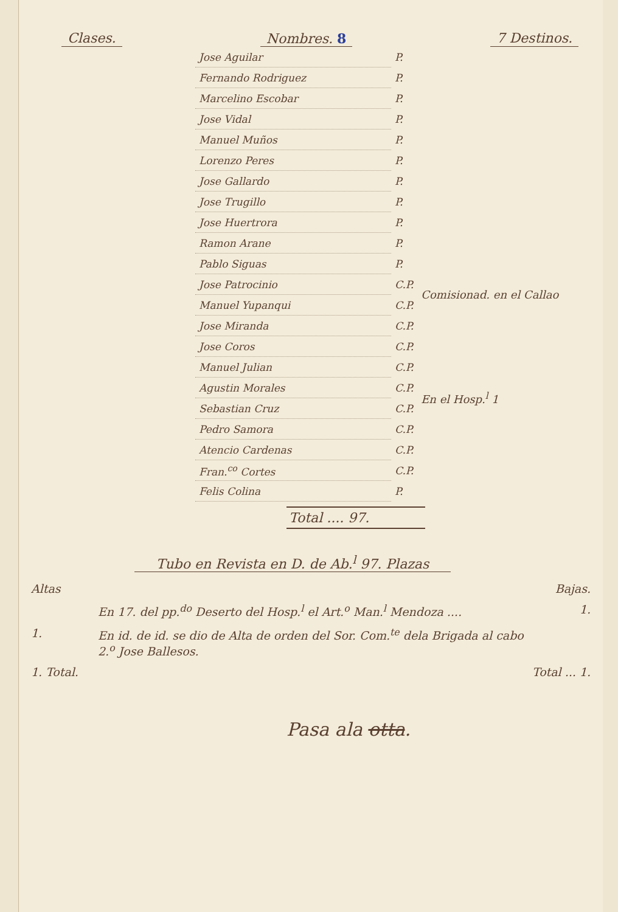Clases. Nombres. 8 7 Destinos.
| Jose Aguilar | P. | |
| Fernando Rodriguez | P. | |
| Marcelino Escobar | P. | |
| Jose Vidal | P. | |
| Manuel Muños | P. | |
| Lorenzo Peres | P. | |
| Jose Gallardo | P. | |
| Jose Trugillo | P. | |
| Jose Huertrora | P. | |
| Ramon Arane | P. | |
| Pablo Siguas | P. | |
| Jose Patrocinio | C.P. | Comisionad. en el Callao |
| Manuel Yupanqui | C.P. | |
| Jose Miranda | C.P. | En el Hosp.<sup>l</sup> 1 |
| Jose Coros | C.P. | |
| Manuel Julian | C.P. | |
| Agustin Morales | C.P. | |
| Sebastian Cruz | C.P. | |
| Pedro Samora | C.P. | |
| Atencio Cardenas | C.P. | |
| Fran.<sup>co</sup> Cortes | C.P. | |
| Felis Colina | P. | |
Total .... 97.
Tubo en Revista en D. de Ab.<sup>l</sup> 97. Plazas
Altas Bajas.
En 17. del pp.<sup>do</sup> Deserto del Hosp.<sup>l</sup> el Art.<sup>o</sup> Man.<sup>l</sup> Mendoza .... 1.
1. En id. de id. se dio de Alta de orden del Sor. Com.<sup>te</sup> dela Brigada al cabo 2.<sup>o</sup> Jose Ballesos.
1. Total. Total ... 1.
Pasa ala otta.